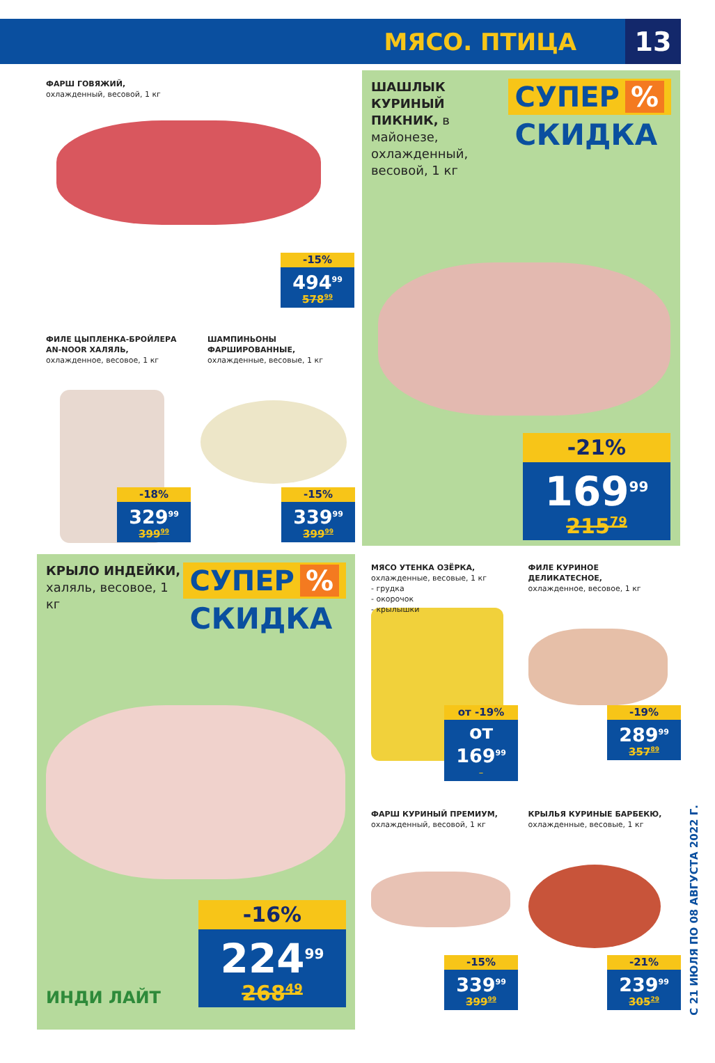МЯСО. ПТИЦА
13
ФАРШ ГОВЯЖИЙ,
охлажденный, весовой, 1 кг
-15%
494<sup>99</sup>
578<sup>99</sup>
ФИЛЕ ЦЫПЛЕНКА-БРОЙЛЕРА AN-NOOR ХАЛЯЛЬ,
охлажденное, весовое, 1 кг
ШАМПИНЬОНЫ ФАРШИРОВАННЫЕ,
охлажденные, весовые, 1 кг
-18%
329<sup>99</sup>
399<sup>99</sup>
-15%
339<sup>99</sup>
399<sup>99</sup>
ШАШЛЫК КУРИНЫЙ ПИКНИК, в майонезе, охлажденный, весовой, 1 кг
СУПЕР%
СКИДКА
-21%
169<sup>99</sup>
215<sup>79</sup>
КРЫЛО ИНДЕЙКИ,
халяль, весовое, 1 кг
СУПЕР%
СКИДКА
ИНДИ ЛАЙТ
-16%
224<sup>99</sup>
268<sup>49</sup>
МЯСО УТЕНКА ОЗЁРКА,
охлажденные, весовые, 1 кг
- грудка
- окорочок
- крылышки
ФИЛЕ КУРИНОЕ ДЕЛИКАТЕСНОЕ,
охлажденное, весовое, 1 кг
от -19%
от 169<sup>99</sup>
-19%
289<sup>99</sup>
357<sup>89</sup>
ФАРШ КУРИНЫЙ ПРЕМИУМ,
охлажденный, весовой, 1 кг
КРЫЛЬЯ КУРИНЫЕ БАРБЕКЮ,
охлажденные, весовые, 1 кг
-15%
339<sup>99</sup>
399<sup>99</sup>
-21%
239<sup>99</sup>
305<sup>29</sup>
С 21 ИЮЛЯ ПО 08 АВГУСТА 2022 Г.